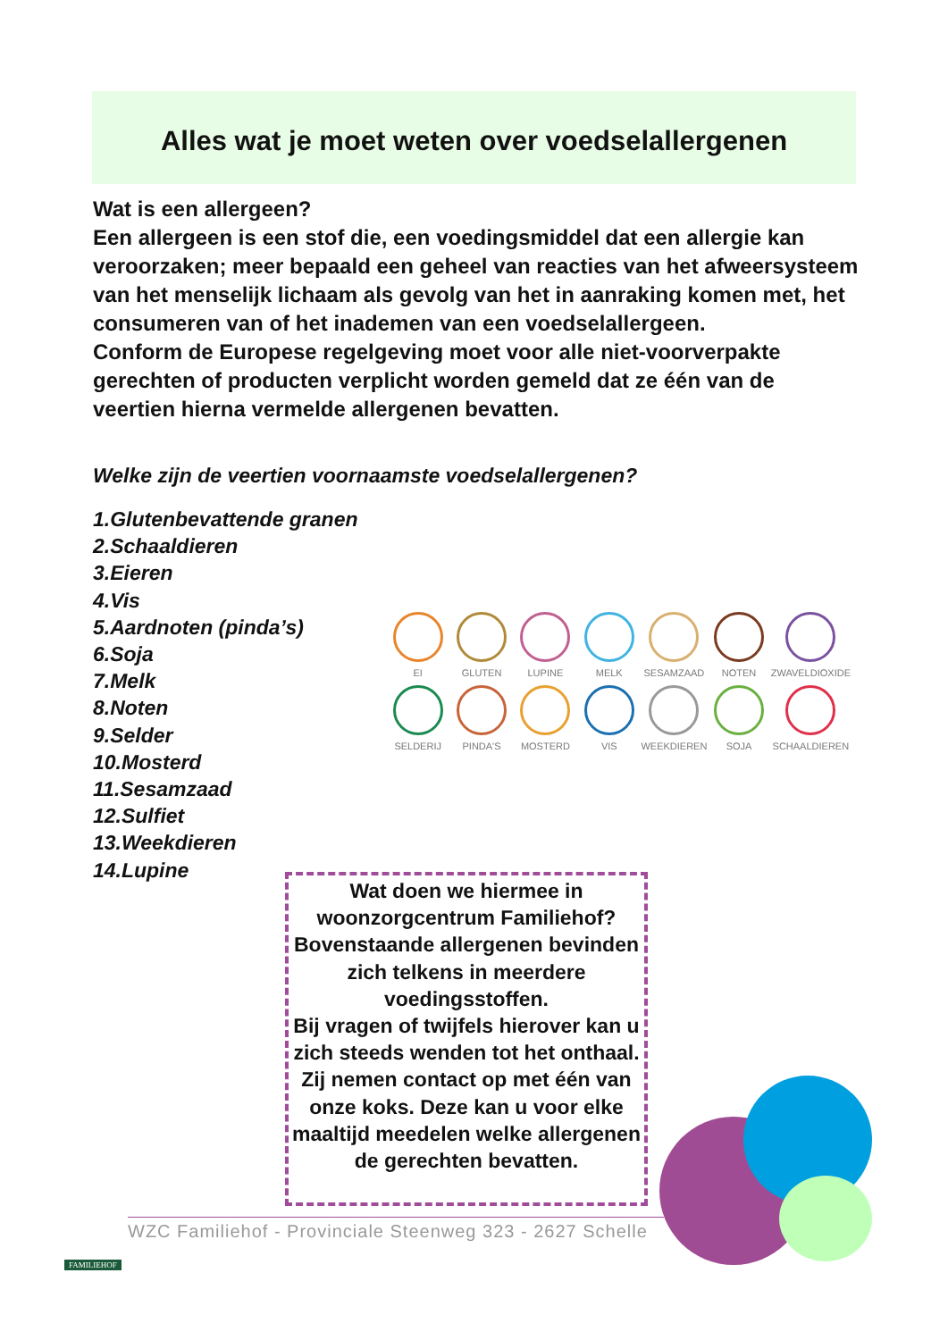Alles wat je moet weten over voedselallergenen
Wat is een allergeen?
Een allergeen is een stof die, een voedingsmiddel dat een allergie kan veroorzaken; meer bepaald een geheel van reacties van het afweersysteem van het menselijk lichaam als gevolg van het in aanraking komen met, het consumeren van of het inademen van een voedselallergeen.
Conform de Europese regelgeving moet voor alle niet-voorverpakte gerechten of producten verplicht worden gemeld dat ze één van de veertien hierna vermelde allergenen bevatten.
Welke zijn de veertien voornaamste voedselallergenen?
1.Glutenbevattende granen
2.Schaaldieren
3.Eieren
4.Vis
5.Aardnoten (pinda’s)
6.Soja
7.Melk
8.Noten
9.Selder
10.Mosterd
11.Sesamzaad
12.Sulfiet
13.Weekdieren
14.Lupine
EI
GLUTEN
LUPINE
MELK
SESAMZAAD
NOTEN
ZWAVELDIOXIDE
SELDERIJ
PINDA'S
MOSTERD
VIS
WEEKDIEREN
SOJA
SCHAALDIEREN
Wat doen we hiermee in woonzorgcentrum Familiehof? Bovenstaande allergenen bevinden zich telkens in meerdere voedingsstoffen.
Bij vragen of twijfels hierover kan u zich steeds wenden tot het onthaal. Zij nemen contact op met één van onze koks. Deze kan u voor elke maaltijd meedelen welke allergenen de gerechten bevatten.
WZC Familiehof - Provinciale Steenweg 323 - 2627 Schelle
FAMILIEHOF